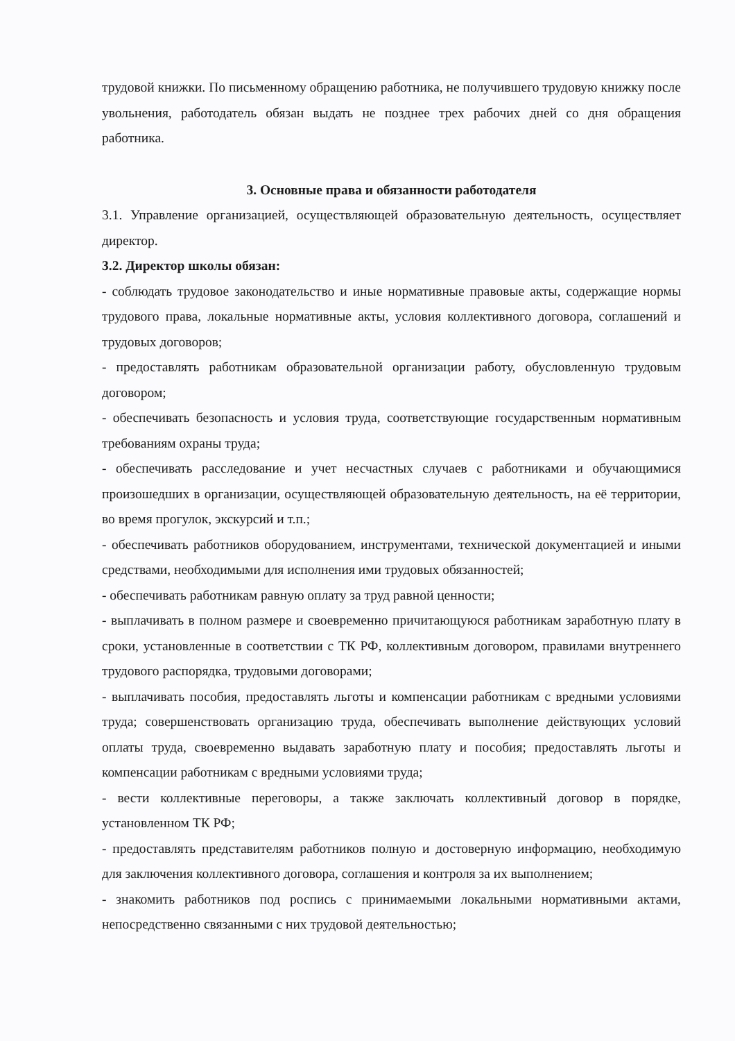трудовой книжки. По письменному обращению работника, не получившего трудовую книжку после увольнения, работодатель обязан выдать не позднее трех рабочих дней со дня обращения работника.
3. Основные права и обязанности работодателя
3.1. Управление организацией, осуществляющей образовательную деятельность, осуществляет директор.
3.2. Директор школы обязан:
- соблюдать трудовое законодательство и иные нормативные правовые акты, содержащие нормы трудового права, локальные нормативные акты, условия коллективного договора, соглашений и трудовых договоров;
- предоставлять работникам образовательной организации работу, обусловленную трудовым договором;
- обеспечивать безопасность и условия труда, соответствующие государственным нормативным требованиям охраны труда;
- обеспечивать расследование и учет несчастных случаев с работниками и обучающимися произошедших в организации, осуществляющей образовательную деятельность, на её территории, во время прогулок, экскурсий и т.п.;
- обеспечивать работников оборудованием, инструментами, технической документацией и иными средствами, необходимыми для исполнения ими трудовых обязанностей;
- обеспечивать работникам равную оплату за труд равной ценности;
- выплачивать в полном размере и своевременно причитающуюся работникам заработную плату в сроки, установленные в соответствии с ТК РФ, коллективным договором, правилами внутреннего трудового распорядка, трудовыми договорами;
- выплачивать пособия, предоставлять льготы и компенсации работникам с вредными условиями труда; совершенствовать организацию труда, обеспечивать выполнение действующих условий оплаты труда, своевременно выдавать заработную плату и пособия; предоставлять льготы и компенсации работникам с вредными условиями труда;
- вести коллективные переговоры, а также заключать коллективный договор в порядке, установленном ТК РФ;
- предоставлять представителям работников полную и достоверную информацию, необходимую для заключения коллективного договора, соглашения и контроля за их выполнением;
- знакомить работников под роспись с принимаемыми локальными нормативными актами, непосредственно связанными с них трудовой деятельностью;